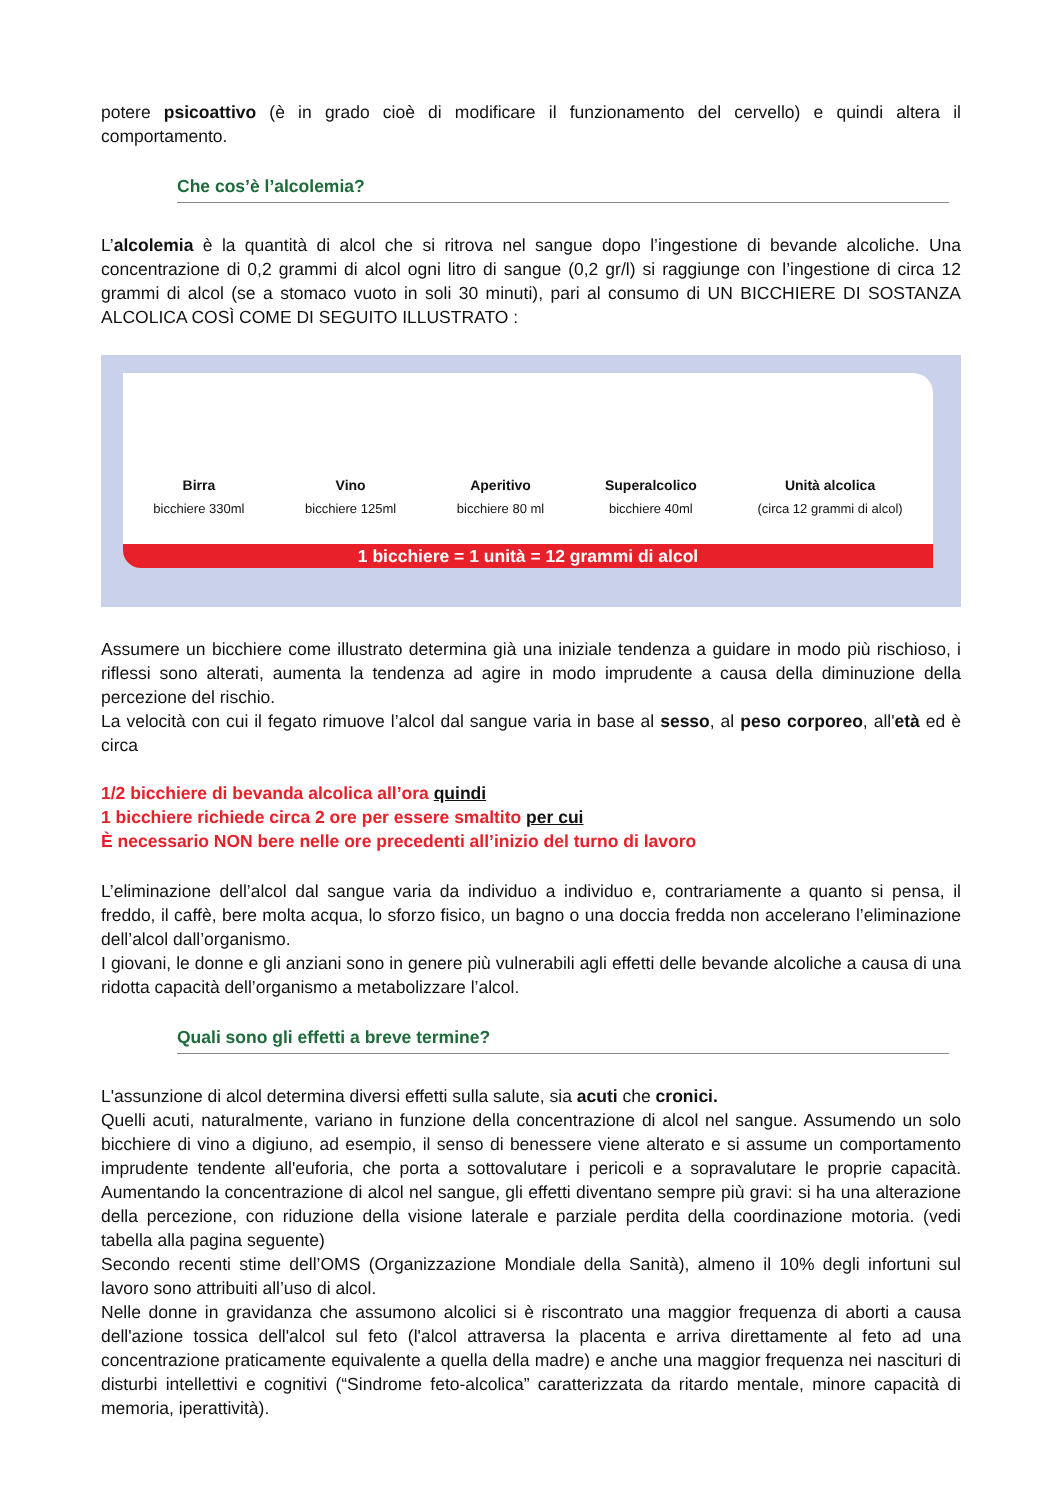potere psicoattivo (è in grado cioè di modificare il funzionamento del cervello) e quindi altera il comportamento.
Che cos’è l’alcolemia?
L’alcolemia è la quantità di alcol che si ritrova nel sangue dopo l’ingestione di bevande alcoliche. Una concentrazione di 0,2 grammi di alcol ogni litro di sangue (0,2 gr/l) si raggiunge con l’ingestione di circa 12 grammi di alcol (se a stomaco vuoto in soli 30 minuti), pari al consumo di UN BICCHIERE DI SOSTANZA ALCOLICA COSÌ COME DI SEGUITO ILLUSTRATO :
Birra
bicchiere 330ml
Vino
bicchiere 125ml
Aperitivo
bicchiere 80 ml
Superalcolico
bicchiere 40ml
Unità alcolica
(circa 12 grammi di alcol)
1 bicchiere = 1 unità = 12 grammi di alcol
Assumere un bicchiere come illustrato determina già una iniziale tendenza a guidare in modo più rischioso, i riflessi sono alterati, aumenta la tendenza ad agire in modo imprudente a causa della diminuzione della percezione del rischio.
La velocità con cui il fegato rimuove l’alcol dal sangue varia in base al sesso, al peso corporeo, all'età ed è circa
1/2 bicchiere di bevanda alcolica all’ora quindi
1 bicchiere richiede circa 2 ore per essere smaltito per cui
È necessario NON bere nelle ore precedenti all’inizio del turno di lavoro
L’eliminazione dell’alcol dal sangue varia da individuo a individuo e, contrariamente a quanto si pensa, il freddo, il caffè, bere molta acqua, lo sforzo fisico, un bagno o una doccia fredda non accelerano l’eliminazione dell’alcol dall’organismo.
I giovani, le donne e gli anziani sono in genere più vulnerabili agli effetti delle bevande alcoliche a causa di una ridotta capacità dell’organismo a metabolizzare l’alcol.
Quali sono gli effetti a breve termine?
L'assunzione di alcol determina diversi effetti sulla salute, sia acuti che cronici.
Quelli acuti, naturalmente, variano in funzione della concentrazione di alcol nel sangue. Assumendo un solo bicchiere di vino a digiuno, ad esempio, il senso di benessere viene alterato e si assume un comportamento imprudente tendente all'euforia, che porta a sottovalutare i pericoli e a sopravalutare le proprie capacità. Aumentando la concentrazione di alcol nel sangue, gli effetti diventano sempre più gravi: si ha una alterazione della percezione, con riduzione della visione laterale e parziale perdita della coordinazione motoria. (vedi tabella alla pagina seguente)
Secondo recenti stime dell’OMS (Organizzazione Mondiale della Sanità), almeno il 10% degli infortuni sul lavoro sono attribuiti all’uso di alcol.
Nelle donne in gravidanza che assumono alcolici si è riscontrato una maggior frequenza di aborti a causa dell'azione tossica dell'alcol sul feto (l'alcol attraversa la placenta e arriva direttamente al feto ad una concentrazione praticamente equivalente a quella della madre) e anche una maggior frequenza nei nascituri di disturbi intellettivi e cognitivi (“Sindrome feto-alcolica” caratterizzata da ritardo mentale, minore capacità di memoria, iperattività).